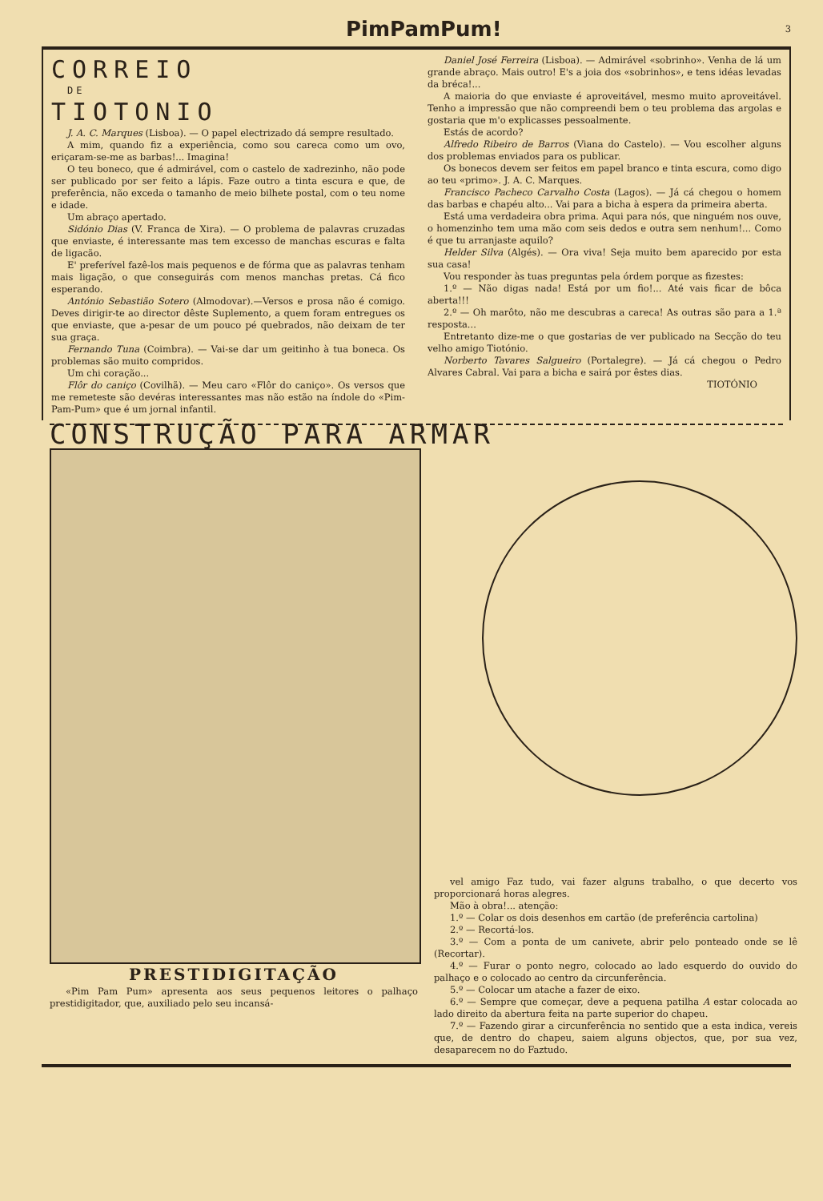PimPamPum! 3
CORREIO
DE
TIOTONIO
J. A. C. Marques (Lisboa). — O papel electrizado dá sempre resultado.
A mim, quando fiz a experiência, como sou careca como um ovo, eriçaram-se-me as barbas!... Imagina!
O teu boneco, que é admirável, com o castelo de xadrezinho, não pode ser publicado por ser feito a lápis. Faze outro a tinta escura e que, de preferência, não exceda o tamanho de meio bilhete postal, com o teu nome e idade.
Um abraço apertado.
Sidónio Dias (V. Franca de Xira). — O problema de palavras cruzadas que enviaste, é interessante mas tem excesso de manchas escuras e falta de ligacão.
E' preferível fazê-los mais pequenos e de fórma que as palavras tenham mais ligação, o que conseguirás com menos manchas pretas. Cá fico esperando.
António Sebastião Sotero (Almodovar).—Versos e prosa não é comigo. Deves dirigir-te ao director dêste Suplemento, a quem foram entregues os que enviaste, que a-pesar de um pouco pé quebrados, não deixam de ter sua graça.
Fernando Tuna (Coimbra). — Vai-se dar um geitinho à tua boneca. Os problemas são muito compridos.
Um chi coração...
Flôr do caniço (Covilhã). — Meu caro «Flôr do caniço». Os versos que me remeteste são devéras interessantes mas não estão na índole do «Pim-Pam-Pum» que é um jornal infantil.
Daniel José Ferreira (Lisboa). — Admirável «sobrinho». Venha de lá um grande abraço. Mais outro! E's a joia dos «sobrinhos», e tens idéas levadas da bréca!...
A maioria do que enviaste é aproveitável, mesmo muito aproveitável. Tenho a impressão que não compreendi bem o teu problema das argolas e gostaria que m'o explicasses pessoalmente.
Estás de acordo?
Alfredo Ribeiro de Barros (Viana do Castelo). — Vou escolher alguns dos problemas enviados para os publicar.
Os bonecos devem ser feitos em papel branco e tinta escura, como digo ao teu «primo». J. A. C. Marques.
Francisco Pacheco Carvalho Costa (Lagos). — Já cá chegou o homem das barbas e chapéu alto... Vai para a bicha à espera da primeira aberta.
Está uma verdadeira obra prima. Aqui para nós, que ninguém nos ouve, o homenzinho tem uma mão com seis dedos e outra sem nenhum!... Como é que tu arranjaste aquilo?
Helder Silva (Algés). — Ora viva! Seja muito bem aparecido por esta sua casa!
Vou responder às tuas preguntas pela órdem porque as fizestes:
1.º — Não digas nada! Está por um fio!... Até vais ficar de bôca aberta!!!
2.º — Oh marôto, não me descubras a careca! As outras são para a 1.ª resposta...
Entretanto dize-me o que gostarias de ver publicado na Secção do teu velho amigo Tiotónio.
Norberto Tavares Salgueiro (Portalegre). — Já cá chegou o Pedro Alvares Cabral. Vai para a bicha e sairá por êstes dias.
TIOTÓNIO
CONSTRUÇÃO PARA ARMAR
PRESTIDIGITAÇÃO
«Pim Pam Pum» apresenta aos seus pequenos leitores o palhaço prestidigitador, que, auxiliado pelo seu incansá-
vel amigo Faz tudo, vai fazer alguns trabalho, o que decerto vos proporcionará horas alegres.
Mão à obra!... atenção:
1.º — Colar os dois desenhos em cartão (de preferência cartolina)
2.º — Recortá-los.
3.º — Com a ponta de um canivete, abrir pelo ponteado onde se lê (Recortar).
4.º — Furar o ponto negro, colocado ao lado esquerdo do ouvido do palhaço e o colocado ao centro da circunferência.
5.º — Colocar um atache a fazer de eixo.
6.º — Sempre que começar, deve a pequena patilha A estar colocada ao lado direito da abertura feita na parte superior do chapeu.
7.º — Fazendo girar a circunferência no sentido que a esta indica, vereis que, de dentro do chapeu, saiem alguns objectos, que, por sua vez, desaparecem no do Faztudo.